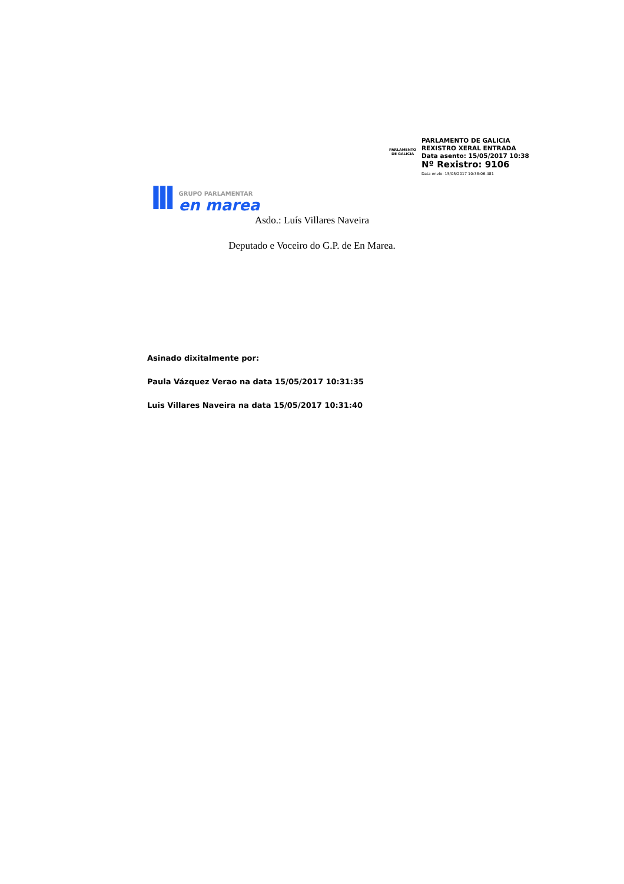PARLAMENTO DE GALICIA
PARLAMENTO DE GALICIA
REXISTRO XERAL ENTRADA
Data asento: 15/05/2017 10:38
Nº Rexistro: 9106
Data envío: 15/05/2017 10:38:06.481
lll
GRUPO PARLAMENTAR
en marea
Asdo.: Luís Villares Naveira
Deputado e Voceiro do G.P. de En Marea.
Asinado dixitalmente por:
Paula Vázquez Verao na data 15/05/2017 10:31:35
Luis Villares Naveira na data 15/05/2017 10:31:40